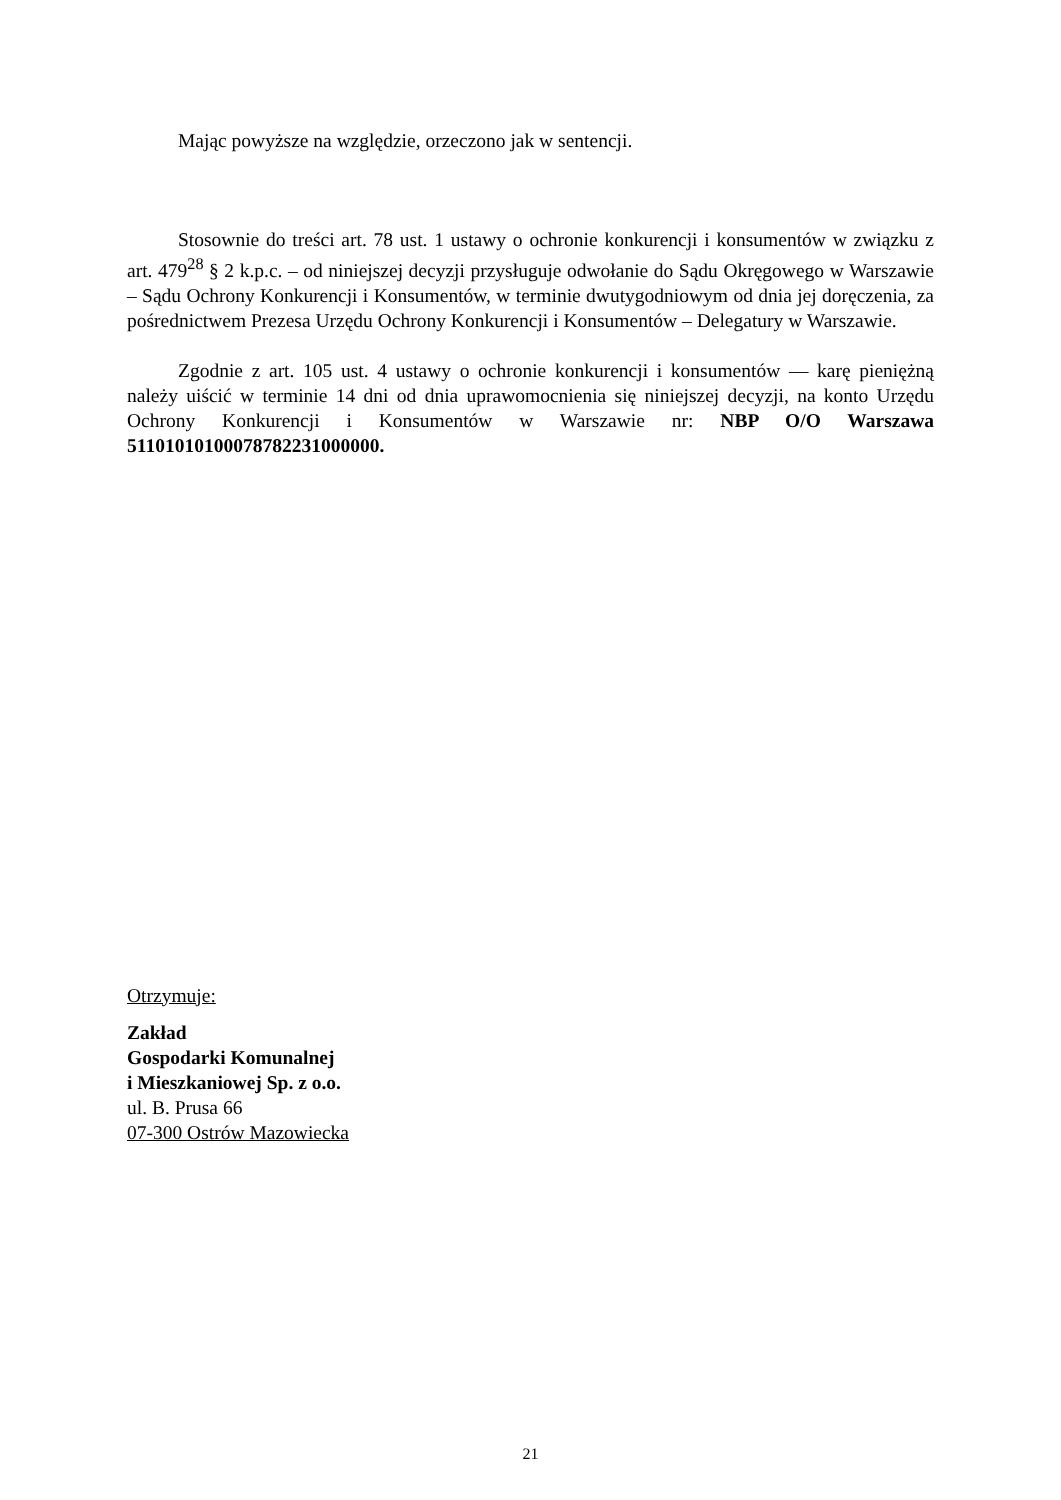Mając powyższe na względzie, orzeczono jak w sentencji.
Stosownie do treści art. 78 ust. 1 ustawy o ochronie konkurencji i konsumentów w związku z art. 479<sup>28</sup> § 2 k.p.c. – od niniejszej decyzji przysługuje odwołanie do Sądu Okręgowego w Warszawie – Sądu Ochrony Konkurencji i Konsumentów, w terminie dwutygodniowym od dnia jej doręczenia, za pośrednictwem Prezesa Urzędu Ochrony Konkurencji i Konsumentów – Delegatury w Warszawie.
Zgodnie z art. 105 ust. 4 ustawy o ochronie konkurencji i konsumentów — karę pieniężną należy uiścić w terminie 14 dni od dnia uprawomocnienia się niniejszej decyzji, na konto Urzędu Ochrony Konkurencji i Konsumentów w Warszawie nr: NBP O/O Warszawa 51101010100078782231000000.
Otrzymuje:
Zakład
Gospodarki Komunalnej
i Mieszkaniowej Sp. z o.o.
ul. B. Prusa 66
07-300 Ostrów Mazowiecka
21